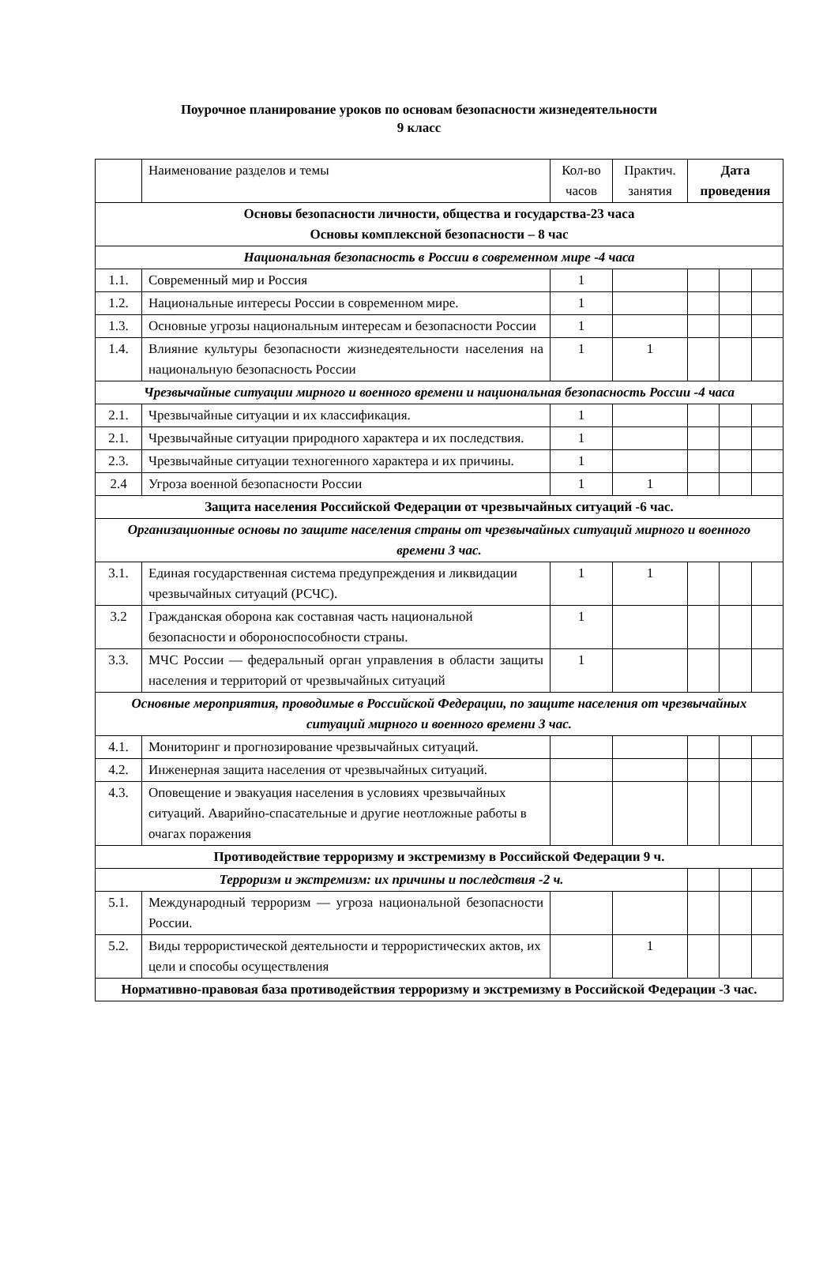Поурочное планирование уроков по основам безопасности жизнедеятельности
9 класс
| | Наименование разделов и темы | Кол-во часов | Практич. занятия | Дата проведения | | |
| Основы безопасности личности, общества и государства-23 часа Основы комплексной безопасности – 8 час | | | | | | |
| Национальная безопасность в России в современном мире -4 часа | | | | | | |
| 1.1. | Современный мир и Россия | 1 | | | | |
| 1.2. | Национальные интересы России в современном мире. | 1 | | | | |
| 1.3. | Основные угрозы национальным интересам и безопасности России | 1 | | | | |
| 1.4. | Влияние культуры безопасности жизнедеятельности населения на национальную безопасность России | 1 | 1 | | | |
| Чрезвычайные ситуации мирного и военного времени и национальная безопасность России -4 часа | | | | | | |
| 2.1. | Чрезвычайные ситуации и их классификация. | 1 | | | | |
| 2.1. | Чрезвычайные ситуации природного характера и их последствия. | 1 | | | | |
| 2.3. | Чрезвычайные ситуации техногенного характера и их причины. | 1 | | | | |
| 2.4 | Угроза военной безопасности России | 1 | 1 | | | |
| Защита населения Российской Федерации от чрезвычайных ситуаций -6 час. | | | | | | |
| Организационные основы по защите населения страны от чрезвычайных ситуаций мирного и военного времени 3 час. | | | | | | |
| 3.1. | Единая государственная система предупреждения и ликвидации чрезвычайных ситуаций (РСЧС). | 1 | 1 | | | |
| 3.2 | Гражданская оборона как составная часть национальной безопасности и обороноспособности страны. | 1 | | | | |
| 3.3. | МЧС России — федеральный орган управления в области защиты населения и территорий от чрезвычайных ситуаций | 1 | | | | |
| Основные мероприятия, проводимые в Российской Федерации, по защите населения от чрезвычайных ситуаций мирного и военного времени 3 час. | | | | | | |
| 4.1. | Мониторинг и прогнозирование чрезвычайных ситуаций. | | | | | |
| 4.2. | Инженерная защита населения от чрезвычайных ситуаций. | | | | | |
| 4.3. | Оповещение и эвакуация населения в условиях чрезвычайных ситуаций. Аварийно-спасательные и другие неотложные работы в очагах поражения | | | | | |
| Противодействие терроризму и экстремизму в Российской Федерации 9 ч. | | | | | | |
| Терроризм и экстремизм: их причины и последствия -2 ч. | | | | | | |
| 5.1. | Международный терроризм — угроза национальной безопасности России. | | | | | |
| 5.2. | Виды террористической деятельности и террористических актов, их цели и способы осуществления | | 1 | | | |
| Нормативно-правовая база противодействия терроризму и экстремизму в Российской Федерации -3 час. | | | | | | |